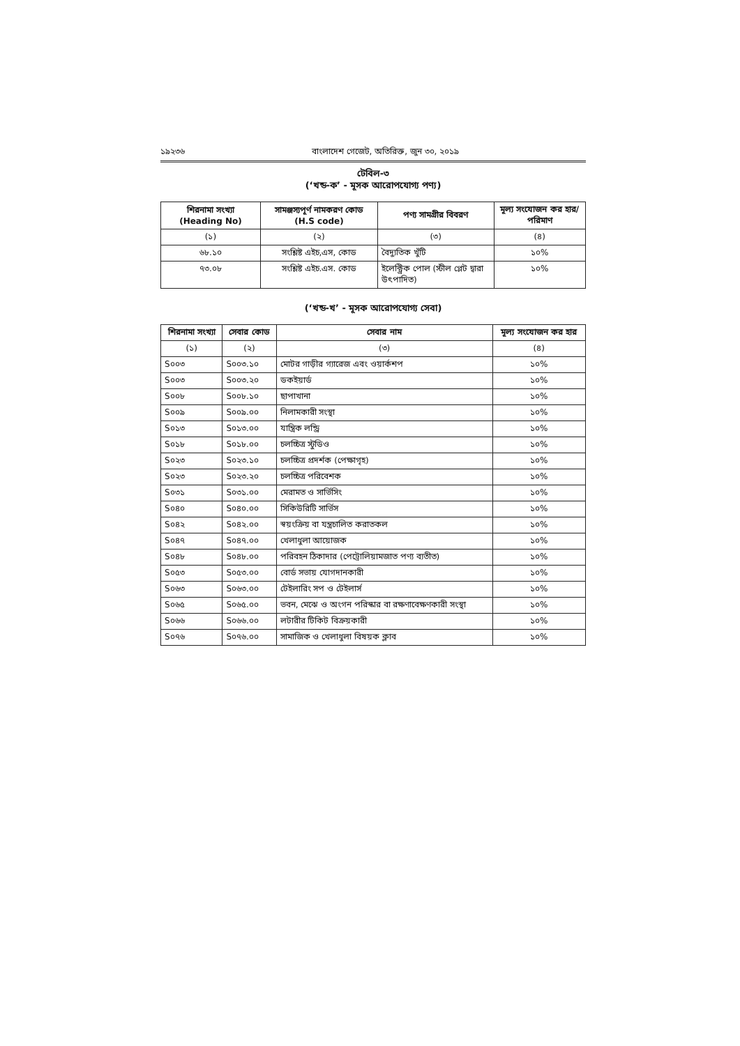১৯২৩৬ বাংলাদেশ গেজেট, অতিরিক্ত, জুন ৩০, ২০১৯
টেবিল-৩
(‘খন্ড-ক’ - মূসক আরোপযোগ্য পণ্য)
| শিরনামা সংখ্যা (Heading No) | সামঞ্জস্যপূর্ণ নামকরণ কোড (H.S code) | পণ্য সামগ্রীর বিবরণ | মূল্য সংযোজন কর হার/ পরিমাণ |
| --- | --- | --- | --- |
| (১) | (২) | (৩) | (৪) |
| ৬৮.১০ | সংশ্লিষ্ট এইচ,এস, কোড | বৈদ্যুতিক খুঁটি | ১০% |
| ৭৩.০৮ | সংশ্লিষ্ট এইচ.এস. কোড | ইলেক্ট্রিক পোল (স্টীল প্লেট দ্বারা উৎপাদিত) | ১০% |
(‘খন্ড-খ’ - মূসক আরোপযোগ্য সেবা)
| শিরনামা সংখ্যা | সেবার কোড | সেবার নাম | মূল্য সংযোজন কর হার |
| --- | --- | --- | --- |
| (১) | (২) | (৩) | (৪) |
| S০০৩ | S০০৩.১০ | মোটর গাড়ীর গ্যারেজ এবং ওয়ার্কশপ | ১০% |
| S০০৩ | S০০৩.২০ | ডকইয়ার্ড | ১০% |
| S০০৮ | S০০৮.১০ | ছাপাখানা | ১০% |
| S০০৯ | S০০৯.০০ | নিলামকারী সংস্থা | ১০% |
| S০১৩ | S০১৩.০০ | যান্ত্রিক লন্ড্রি | ১০% |
| S০১৮ | S০১৮.০০ | চলচ্চিত্র স্টুডিও | ১০% |
| S০২৩ | S০২৩.১০ | চলচ্চিত্র প্রদর্শক (পেক্ষাগৃহ) | ১০% |
| S০২৩ | S০২৩.২০ | চলচ্চিত্র পরিবেশক | ১০% |
| S০৩১ | S০৩১.০০ | মেরামত ও সার্ভিসিং | ১০% |
| S০৪০ | S০৪০.০০ | সিকিউরিটি সার্ভিস | ১০% |
| S০৪২ | S০৪২.০০ | স্বয়ংক্রিয় বা যন্ত্রচালিত করাতকল | ১০% |
| S০৪৭ | S০৪৭.০০ | খেলাধুলা আয়োজক | ১০% |
| S০৪৮ | S০৪৮.০০ | পরিবহন ঠিকাদার (পেট্রোলিয়ামজাত পণ্য ব্যতীত) | ১০% |
| S০৫৩ | S০৫৩.০০ | বোর্ড সভায় যোগদানকারী | ১০% |
| S০৬৩ | S০৬৩.০০ | টেইলারিং সপ ও টেইলার্স | ১০% |
| S০৬৫ | S০৬৫.০০ | ভবন, মেঝে ও অংগন পরিস্কার বা রক্ষণাবেক্ষণকারী সংস্থা | ১০% |
| S০৬৬ | S০৬৬.০০ | লটারীর টিকিট বিক্রয়কারী | ১০% |
| S০৭৬ | S০৭৬.০০ | সামাজিক ও খেলাধুলা বিষয়ক ক্লাব | ১০% |